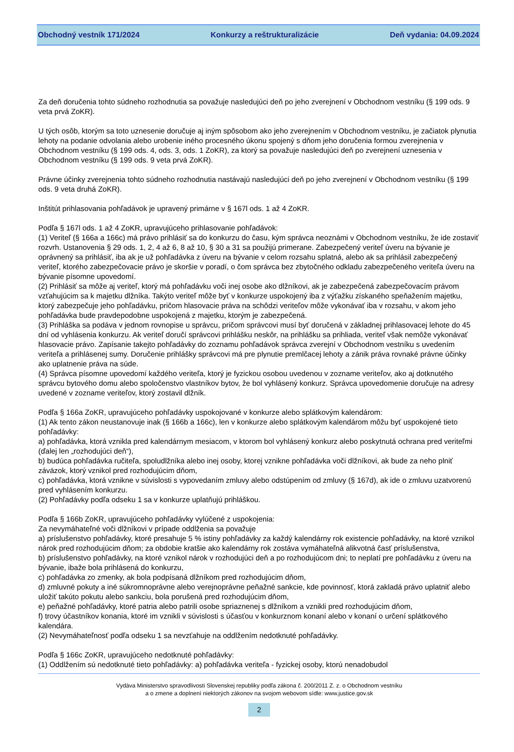Obchodný vestník 171/2024 Konkurzy a reštrukturalizácie Deň vydania: 04.09.2024
Za deň doručenia tohto súdneho rozhodnutia sa považuje nasledujúci deň po jeho zverejnení v Obchodnom vestníku (§ 199 ods. 9 veta prvá ZoKR).
U tých osôb, ktorým sa toto uznesenie doručuje aj iným spôsobom ako jeho zverejnením v Obchodnom vestníku, je začiatok plynutia lehoty na podanie odvolania alebo urobenie iného procesného úkonu spojený s dňom jeho doručenia formou zverejnenia v Obchodnom vestníku (§ 199 ods. 4, ods. 3, ods. 1 ZoKR), za ktorý sa považuje nasledujúci deň po zverejnení uznesenia v Obchodnom vestníku (§ 199 ods. 9 veta prvá ZoKR).
Právne účinky zverejnenia tohto súdneho rozhodnutia nastávajú nasledujúci deň po jeho zverejnení v Obchodnom vestníku (§ 199 ods. 9 veta druhá ZoKR).
Inštitút prihlasovania pohľadávok je upravený primárne v § 167l ods. 1 až 4 ZoKR.
Podľa § 167l ods. 1 až 4 ZoKR, upravujúceho prihlasovanie pohľadávok:
(1) Veriteľ (§ 166a a 166c) má právo prihlásiť sa do konkurzu do času, kým správca neoznámi v Obchodnom vestníku, že ide zostaviť rozvrh. Ustanovenia § 29 ods. 1, 2, 4 až 6, 8 až 10, § 30 a 31 sa použijú primerane. Zabezpečený veriteľ úveru na bývanie je oprávnený sa prihlásiť, iba ak je už pohľadávka z úveru na bývanie v celom rozsahu splatná, alebo ak sa prihlásil zabezpečený veriteľ, ktorého zabezpečovacie právo je skoršie v poradí, o čom správca bez zbytočného odkladu zabezpečeného veriteľa úveru na bývanie písomne upovedomí.
(2) Prihlásiť sa môže aj veriteľ, ktorý má pohľadávku voči inej osobe ako dlžníkovi, ak je zabezpečená zabezpečovacím právom vzťahujúcim sa k majetku dlžníka. Takýto veriteľ môže byť v konkurze uspokojený iba z výťažku získaného speňažením majetku, ktorý zabezpečuje jeho pohľadávku, pričom hlasovacie práva na schôdzi veriteľov môže vykonávať iba v rozsahu, v akom jeho pohľadávka bude pravdepodobne uspokojená z majetku, ktorým je zabezpečená.
(3) Prihláška sa podáva v jednom rovnopise u správcu, pričom správcovi musí byť doručená v základnej prihlasovacej lehote do 45 dní od vyhlásenia konkurzu. Ak veriteľ doručí správcovi prihlášku neskôr, na prihlášku sa prihliada, veriteľ však nemôže vykonávať hlasovacie právo. Zapísanie takejto pohľadávky do zoznamu pohľadávok správca zverejní v Obchodnom vestníku s uvedením veriteľa a prihlásenej sumy. Doručenie prihlášky správcovi má pre plynutie premlčacej lehoty a zánik práva rovnaké právne účinky ako uplatnenie práva na súde.
(4) Správca písomne upovedomí každého veriteľa, ktorý je fyzickou osobou uvedenou v zozname veriteľov, ako aj dotknutého správcu bytového domu alebo spoločenstvo vlastníkov bytov, že bol vyhlásený konkurz. Správca upovedomenie doručuje na adresy uvedené v zozname veriteľov, ktorý zostavil dlžník.
Podľa § 166a ZoKR, upravujúceho pohľadávky uspokojované v konkurze alebo splátkovým kalendárom:
(1) Ak tento zákon neustanovuje inak (§ 166b a 166c), len v konkurze alebo splátkovým kalendárom môžu byť uspokojené tieto pohľadávky:
a) pohľadávka, ktorá vznikla pred kalendárnym mesiacom, v ktorom bol vyhlásený konkurz alebo poskytnutá ochrana pred veriteľmi (ďalej len „rozhodujúci deň“),
b) budúca pohľadávka ručiteľa, spoludlžníka alebo inej osoby, ktorej vznikne pohľadávka voči dlžníkovi, ak bude za neho plniť záväzok, ktorý vznikol pred rozhodujúcim dňom,
c) pohľadávka, ktorá vznikne v súvislosti s vypovedaním zmluvy alebo odstúpením od zmluvy (§ 167d), ak ide o zmluvu uzatvorenú pred vyhlásením konkurzu.
(2) Pohľadávky podľa odseku 1 sa v konkurze uplatňujú prihláškou.
Podľa § 166b ZoKR, upravujúceho pohľadávky vylúčené z uspokojenia:
Za nevymáhateľné voči dlžníkovi v prípade oddlženia sa považuje
a) príslušenstvo pohľadávky, ktoré presahuje 5 % istiny pohľadávky za každý kalendárny rok existencie pohľadávky, na ktoré vznikol nárok pred rozhodujúcim dňom; za obdobie kratšie ako kalendárny rok zostáva vymáhateľná alikvotná časť príslušenstva,
b) príslušenstvo pohľadávky, na ktoré vznikol nárok v rozhodujúci deň a po rozhodujúcom dni; to neplatí pre pohľadávku z úveru na bývanie, ibaže bola prihlásená do konkurzu,
c) pohľadávka zo zmenky, ak bola podpísaná dlžníkom pred rozhodujúcim dňom,
d) zmluvné pokuty a iné súkromnoprávne alebo verejnoprávne peňažné sankcie, kde povinnosť, ktorá zakladá právo uplatniť alebo uložiť takúto pokutu alebo sankciu, bola porušená pred rozhodujúcim dňom,
e) peňažné pohľadávky, ktoré patria alebo patrili osobe spriaznenej s dlžníkom a vznikli pred rozhodujúcim dňom,
f) trovy účastníkov konania, ktoré im vznikli v súvislosti s účasťou v konkurznom konaní alebo v konaní o určení splátkového kalendára.
(2) Nevymáhateľnosť podľa odseku 1 sa nevzťahuje na oddlžením nedotknuté pohľadávky.
Podľa § 166c ZoKR, upravujúceho nedotknuté pohľadávky:
(1) Oddlžením sú nedotknuté tieto pohľadávky: a) pohľadávka veriteľa - fyzickej osoby, ktorú nenadobudol
Vydáva Ministerstvo spravodlivosti Slovenskej republiky podľa zákona č. 200/2011 Z. z. o Obchodnom vestníku
a o zmene a doplnení niektorých zákonov na svojom webovom sídle: www.justice.gov.sk
2